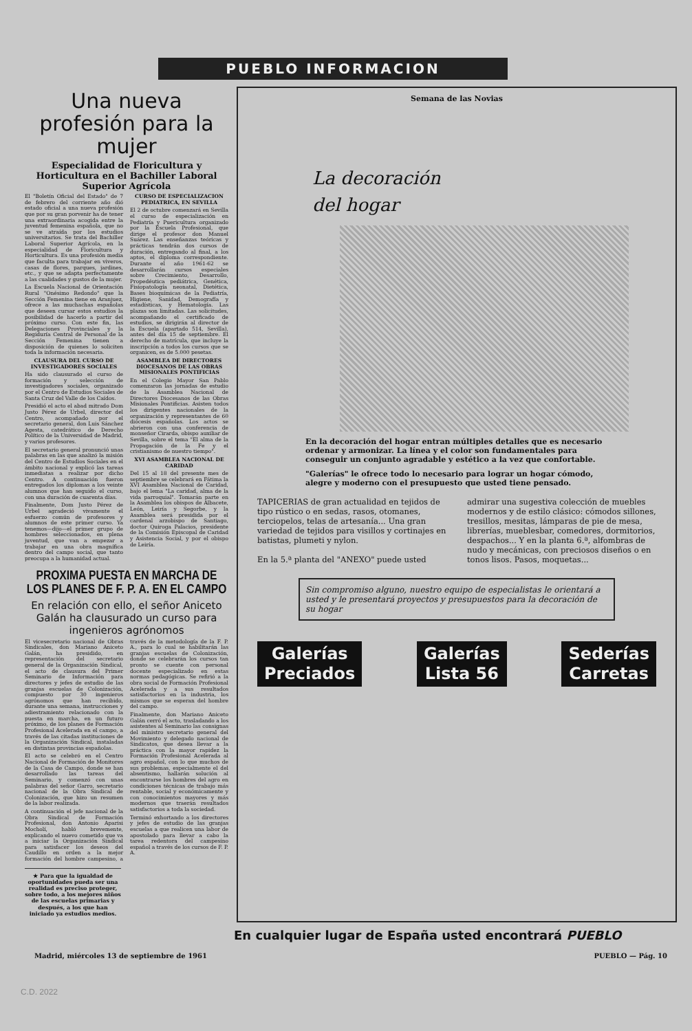PUEBLO INFORMACION
Una nueva profesión para la mujer
Especialidad de Floricultura y Horticultura en el Bachiller Laboral Superior Agrícola
El "Boletín Oficial del Estado" de 7 de febrero del corriente año dió estado oficial a una nueva profesión que por su gran porvenir ha de tener una extraordinaria acogida entre la juventud femenina española, que no se ve atraída por los estudios universitarios. Se trata del Bachiller Laboral Superior Agrícola, en la especialidad de Floricultura y Horticultura. Es una profesión media que faculta para trabajar en viveros, casas de flores, parques, jardines, etc., y que se adapta perfectamente a las cualidades y gustos de la mujer.
La Escuela Nacional de Orientación Rural "Onésimo Redondo" que la Sección Femenina tiene en Aranjuez, ofrece a las muchachas españolas que deseen cursar estos estudios la posibilidad de hacerlo a partir del próximo curso. Con este fin, las Delegaciones Provinciales y la Regiduría Central de Personal de la Sección Femenina tienen a disposición de quienes lo soliciten toda la información necesaria.
CLAUSURA DEL CURSO DE INVESTIGADORES SOCIALES
Ha sido clausurado el curso de formación y selección de investigadores sociales, organizado por el Centro de Estudios Sociales de Santa Cruz del Valle de los Caídos.
Presidió el acto el abad mitrado Dom Justo Pérez de Urbel, director del Centro, acompañado por el secretario general, don Luis Sánchez Agesta, catedrático de Derecho Político de la Universidad de Madrid, y varios profesores.
El secretario general pronunció unas palabras en las que analizó la misión del Centro de Estudios Sociales en el ámbito nacional y explicó las tareas inmediatas a realizar por dicho Centro. A continuación fueron entregados los diplomas a los veinte alumnos que han seguido el curso, con una duración de cuarenta días.
Finalmente, Dom Justo Pérez de Urbel agradeció vivamente el esfuerzo común de profesores y alumnos de este primer curso. Ya tenemos—dijo—el primer grupo de hombres seleccionados, en plena juventud, que van a empezar a trabajar en una obra magnífica dentro del campo social, que tanto preocupa a la humanidad actual.
CURSO DE ESPECIALIZACION PEDIATRICA, EN SEVILLA
El 2 de octubre comenzará en Sevilla el curso de especialización en Pediatría y Puericultura organizado por la Escuela Profesional, que dirige el profesor don Manuel Suárez. Las enseñanzas teóricas y prácticas tendrán dos cursos de duración, entregando al final, a los aptos, el diploma correspondiente. Durante el año 1961-62 se desarrollarán cursos especiales sobre Crecimiento, Desarrollo, Propedéutica pediátrica, Genética, Fisiopatología neonatal, Dietética, Bases bioquímicas de la Pediatría, Higiene, Sanidad, Demografía y estadísticas, y Hematología. Las plazas son limitadas. Las solicitudes, acompañando el certificado de estudios, se dirigirán al director de la Escuela (apartado 514, Sevilla), antes del día 15 de septiembre. El derecho de matrícula, que incluye la inscripción a todos los cursos que se organicen, es de 5.000 pesetas.
ASAMBLEA DE DIRECTORES DIOCESANOS DE LAS OBRAS MISIONALES PONTIFICIAS
En el Colegio Mayor San Pablo comenzaron las jornadas de estudio de la Asamblea Nacional de Directores Diocesanos de las Obras Misionales Pontificias. Asisten todos los dirigentes nacionales de la organización y representantes de 60 diócesis españolas. Los actos se abrieron con una conferencia de monseñor Cirarda, obispo auxiliar de Sevilla, sobre el tema "El alma de la Propagación de la Fe y el cristianismo de nuestro tiempo".
XVI ASAMBLEA NACIONAL DE CARIDAD
Del 15 al 18 del presente mes de septiembre se celebrará en Fátima la XVI Asamblea Nacional de Caridad, bajo el lema "La caridad, alma de la vida parroquial". Tomarán parte en la Asamblea los obispos de Albacete, León, Leiría y Segorbe, y la Asamblea será presidida por el cardenal arzobispo de Santiago, doctor Quiroga Palacios, presidente de la Comisión Episcopal de Caridad y Asistencia Social, y por el obispo de Leiría.
PROXIMA PUESTA EN MARCHA DE LOS PLANES DE F. P. A. EN EL CAMPO
En relación con ello, el señor Aniceto Galán ha clausurado un curso para ingenieros agrónomos
El vicesecretario nacional de Obras Sindicales, don Mariano Aniceto Galán, ha presidido, en representación del secretario general de la Organización Sindical, el acto de clausura del Primer Seminario de Información para directores y jefes de estudio de las granjas escuelas de Colonización, compuesto por 30 ingenieros agrónomos que han recibido, durante una semana, instrucciones y adiestramiento relacionado con la puesta en marcha, en un futuro próximo, de los planes de Formación Profesional Acelerada en el campo, a través de las citadas instituciones de la Organización Sindical, instaladas en distintas provincias españolas.
El acto se celebró en el Centro Nacional de Formación de Monitores de la Casa de Campo, donde se han desarrollado las tareas del Seminario, y comenzó con unas palabras del señor Garro, secretario nacional de la Obra Sindical de Colonización, que hizo un resumen de la labor realizada.
A continuación el jefe nacional de la Obra Sindical de Formación Profesional, don Antonio Aparisi Mocholí, habló brevemente, explicando el nuevo cometido que va a iniciar la Organización Sindical para satisfacer los deseos del Caudillo en orden a la mejor formación del hombre campesino, a través de la metodología de la F. P. A., para lo cual se habilitarán las granjas escuelas de Colonización, donde se celebrarán los cursos tan pronto se cuente con personal docente especializado en estas normas pedagógicas. Se refirió a la obra social de Formación Profesional Acelerada y a sus resultados satisfactorios en la industria, los mismos que se esperan del hombre del campo.
Finalmente, don Mariano Aniceto Galán cerró el acto, trasladando a los asistentes al Seminario las consignas del ministro secretario general del Movimiento y delegado nacional de Sindicatos, que desea llevar a la práctica con la mayor rapidez la Formación Profesional Acelerada al agro español, con lo que muchos de sus problemas, especialmente el del absentismo, hallarán solución al encontrarse los hombres del agro en condiciones técnicas de trabajo más rentable, social y económicamente y con conocimientos mayores y más modernos que traerán resultados satisfactorios a toda la sociedad.
Terminó exhortando a los directores y jefes de estudio de las granjas escuelas a que realicen una labor de apostolado para llevar a cabo la tarea redentora del campesino español a través de los cursos de F. P. A.
★ Para que la igualdad de oportunidades pueda ser una realidad es preciso proteger, sobre todo, a los mejores niños de las escuelas primarias y después, a los que han iniciado ya estudios medios.
Semana de las Novias
La decoración
del hogar
En la decoración del hogar entran múltiples detalles que es necesario ordenar y armonizar. La línea y el color son fundamentales para conseguir un conjunto agradable y estético a la vez que confortable.
"Galerías" le ofrece todo lo necesario para lograr un hogar cómodo, alegre y moderno con el presupuesto que usted tiene pensado.
TAPICERIAS de gran actualidad en tejidos de tipo rústico o en sedas, rasos, otomanes, terciopelos, telas de artesanía... Una gran variedad de tejidos para visillos y cortinajes en batistas, plumeti y nylon.
En la 5.ª planta del "ANEXO" puede usted admirar una sugestiva colección de muebles modernos y de estilo clásico: cómodos sillones, tresillos, mesitas, lámparas de pie de mesa, librerías, mueblesbar, comedores, dormitorios, despachos... Y en la planta 6.ª, alfombras de nudo y mecánicas, con preciosos diseños o en tonos lisos. Pasos, moquetas...
Sin compromiso alguno, nuestro equipo de especialistas le orientará a usted y le presentará proyectos y presupuestos para la decoración de su hogar
Galerías
Preciados
Galerías
Lista 56
Sederías
Carretas
En cualquier lugar de España usted encontrará PUEBLO
Madrid, miércoles 13 de septiembre de 1961 PUEBLO — Pág. 10
C.D. 2022